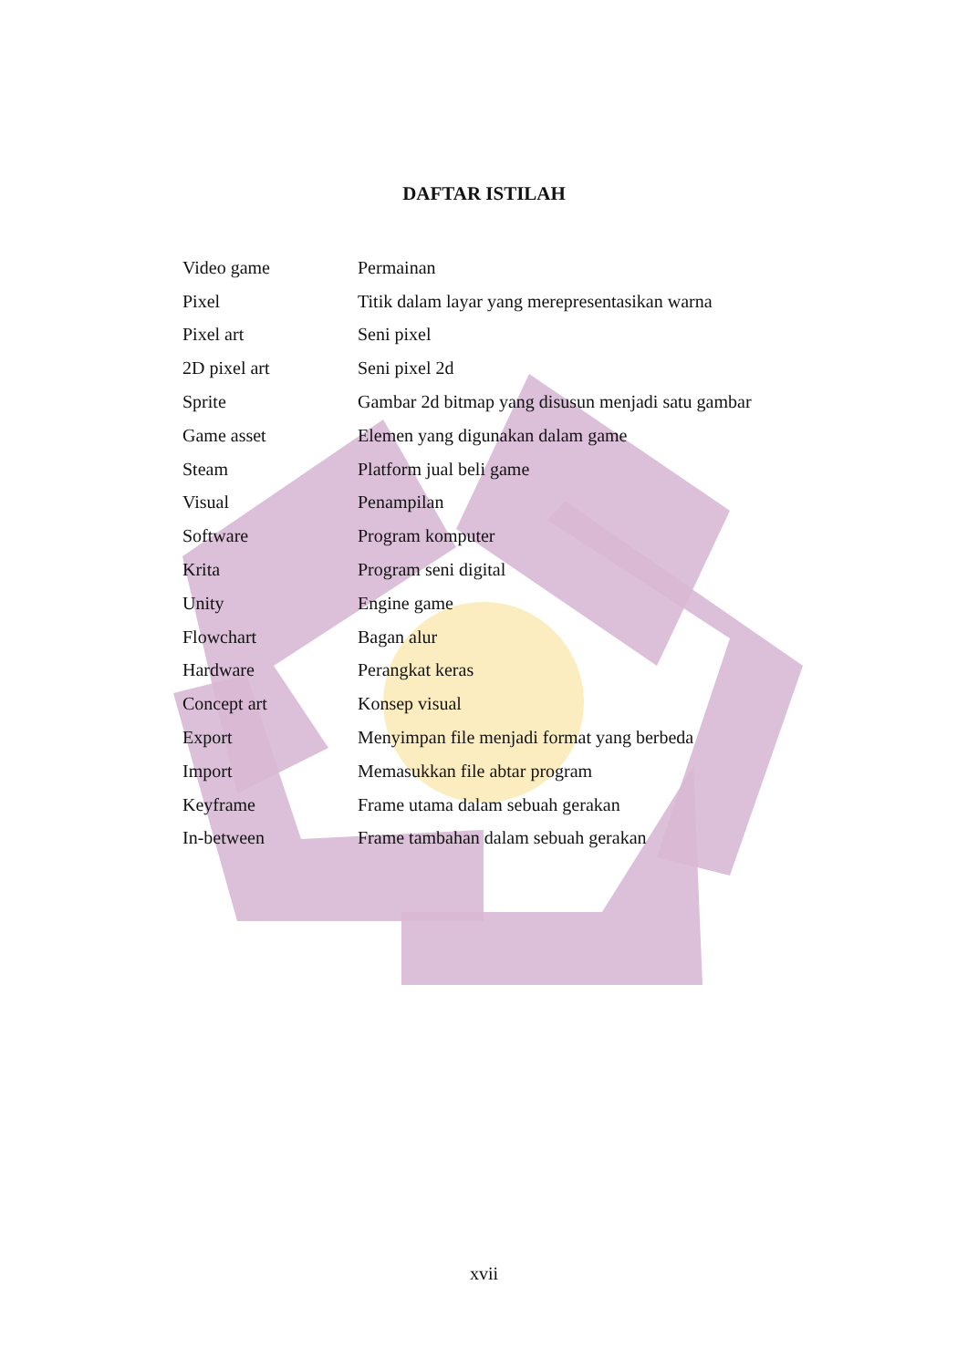DAFTAR ISTILAH
| Video game | Permainan |
| Pixel | Titik dalam layar yang merepresentasikan warna |
| Pixel art | Seni pixel |
| 2D pixel art | Seni pixel 2d |
| Sprite | Gambar 2d bitmap yang disusun menjadi satu gambar |
| Game asset | Elemen yang digunakan dalam game |
| Steam | Platform jual beli game |
| Visual | Penampilan |
| Software | Program komputer |
| Krita | Program seni digital |
| Unity | Engine game |
| Flowchart | Bagan alur |
| Hardware | Perangkat keras |
| Concept art | Konsep visual |
| Export | Menyimpan file menjadi format yang berbeda |
| Import | Memasukkan file abtar program |
| Keyframe | Frame utama dalam sebuah gerakan |
| In-between | Frame tambahan dalam sebuah gerakan |
xvii